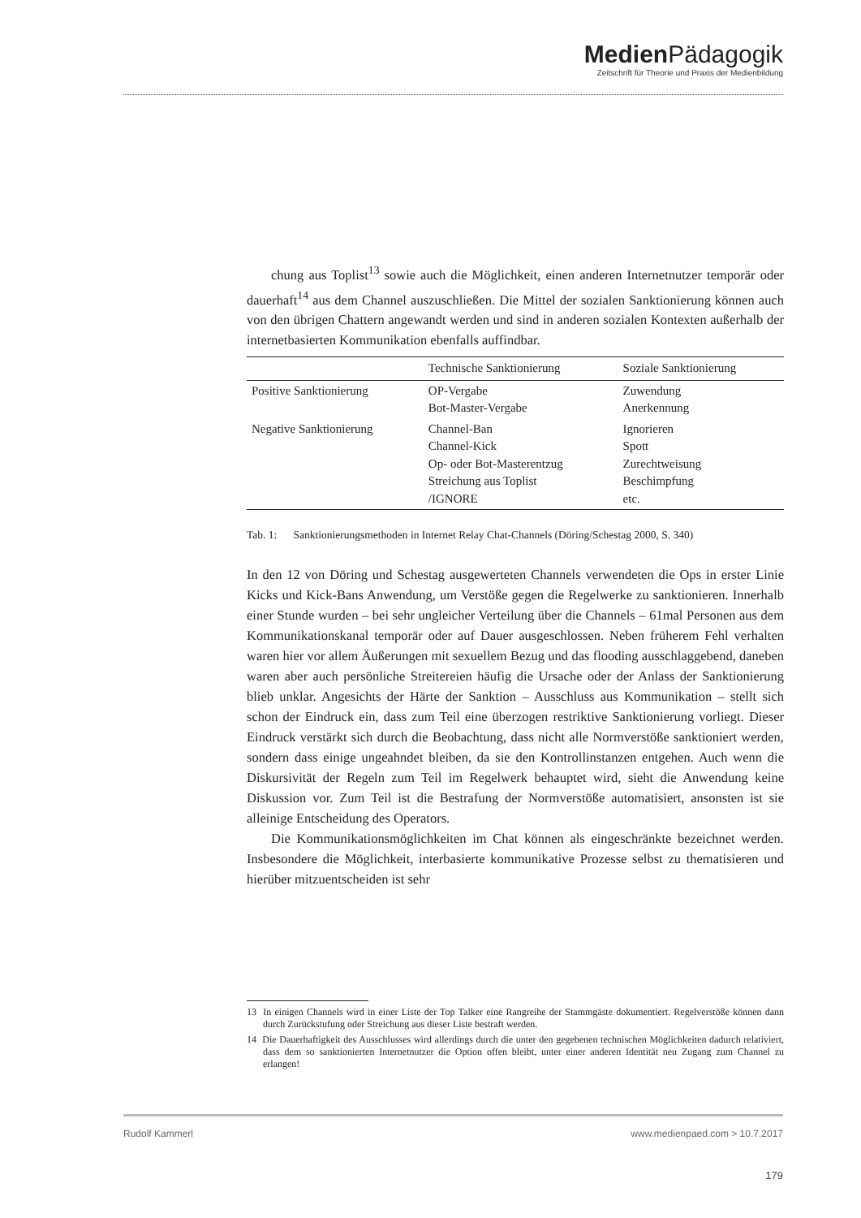Medien Pädagogik
Zeitschrift für Theorie und Praxis der Medienbildung
chung aus Toplist<sup>13</sup> sowie auch die Möglichkeit, einen anderen Internetnutzer temporär oder dauerhaft<sup>14</sup> aus dem Channel auszuschließen. Die Mittel der sozialen Sanktionierung können auch von den übrigen Chattern angewandt werden und sind in anderen sozialen Kontexten außerhalb der internetbasierten Kommunikation ebenfalls auffindbar.
| | Technische Sanktionierung | Soziale Sanktionierung |
| --- | --- | --- |
| Positive Sanktionierung | OP-Vergabe Bot-Master-Vergabe | Zuwendung Anerkennung |
| Negative Sanktionierung | Channel-Ban Channel-Kick Op- oder Bot-Masterentzug Streichung aus Toplist /IGNORE | Ignorieren Spott Zurechtweisung Beschimpfung etc. |
Tab. 1: Sanktionierungsmethoden in Internet Relay Chat-Channels (Döring/Schestag 2000, S. 340)
In den 12 von Döring und Schestag ausgewerteten Channels verwendeten die Ops in erster Linie Kicks und Kick-Bans Anwendung, um Verstöße gegen die Regelwerke zu sanktionieren. Innerhalb einer Stunde wurden – bei sehr ungleicher Verteilung über die Channels – 61mal Personen aus dem Kommunikationskanal temporär oder auf Dauer ausgeschlossen. Neben früherem Fehl verhalten waren hier vor allem Äußerungen mit sexuellem Bezug und das flooding ausschlaggebend, daneben waren aber auch persönliche Streitereien häufig die Ursache oder der Anlass der Sanktionierung blieb unklar. Angesichts der Härte der Sanktion – Ausschluss aus Kommunikation – stellt sich schon der Eindruck ein, dass zum Teil eine überzogen restriktive Sanktionierung vorliegt. Dieser Eindruck verstärkt sich durch die Beobachtung, dass nicht alle Normverstöße sanktioniert werden, sondern dass einige ungeahndet bleiben, da sie den Kontrollinstanzen entgehen. Auch wenn die Diskursivität der Regeln zum Teil im Regelwerk behauptet wird, sieht die Anwendung keine Diskussion vor. Zum Teil ist die Bestrafung der Normverstöße automatisiert, ansonsten ist sie alleinige Entscheidung des Operators.
Die Kommunikationsmöglichkeiten im Chat können als eingeschränkte bezeichnet werden. Insbesondere die Möglichkeit, interbasierte kommunikative Prozesse selbst zu thematisieren und hierüber mitzuentscheiden ist sehr
13 In einigen Channels wird in einer Liste der Top Talker eine Rangreihe der Stammgäste dokumentiert. Regelverstöße können dann durch Zurückstufung oder Streichung aus dieser Liste bestraft werden.
14 Die Dauerhaftigkeit des Ausschlusses wird allerdings durch die unter den gegebenen technischen Möglichkeiten dadurch relativiert, dass dem so sanktionierten Internetnutzer die Option offen bleibt, unter einer anderen Identität neu Zugang zum Channel zu erlangen!
Rudolf Kammerl www.medienpaed.com > 10.7.2017
179